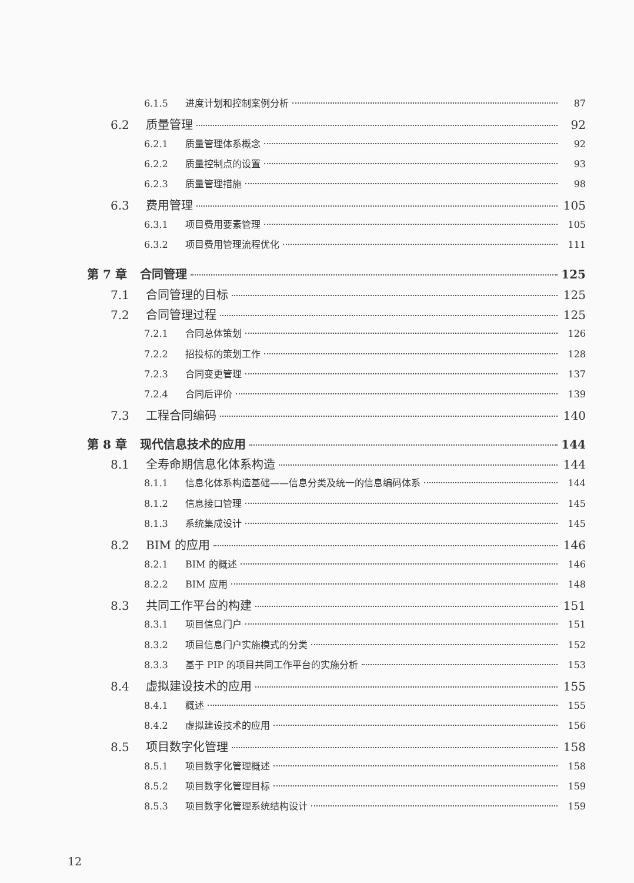6.1.5 进度计划和控制案例分析 87
6.2 质量管理 92
6.2.1 质量管理体系概念 92
6.2.2 质量控制点的设置 93
6.2.3 质量管理措施 98
6.3 费用管理 105
6.3.1 项目费用要素管理 105
6.3.2 项目费用管理流程优化 111
第 7 章 合同管理 125
7.1 合同管理的目标 125
7.2 合同管理过程 125
7.2.1 合同总体策划 126
7.2.2 招投标的策划工作 128
7.2.3 合同变更管理 137
7.2.4 合同后评价 139
7.3 工程合同编码 140
第 8 章 现代信息技术的应用 144
8.1 全寿命期信息化体系构造 144
8.1.1 信息化体系构造基础——信息分类及统一的信息编码体系 144
8.1.2 信息接口管理 145
8.1.3 系统集成设计 145
8.2 BIM 的应用 146
8.2.1 BIM 的概述 146
8.2.2 BIM 应用 148
8.3 共同工作平台的构建 151
8.3.1 项目信息门户 151
8.3.2 项目信息门户实施模式的分类 152
8.3.3 基于 PIP 的项目共同工作平台的实施分析 153
8.4 虚拟建设技术的应用 155
8.4.1 概述 155
8.4.2 虚拟建设技术的应用 156
8.5 项目数字化管理 158
8.5.1 项目数字化管理概述 158
8.5.2 项目数字化管理目标 159
8.5.3 项目数字化管理系统结构设计 159
12